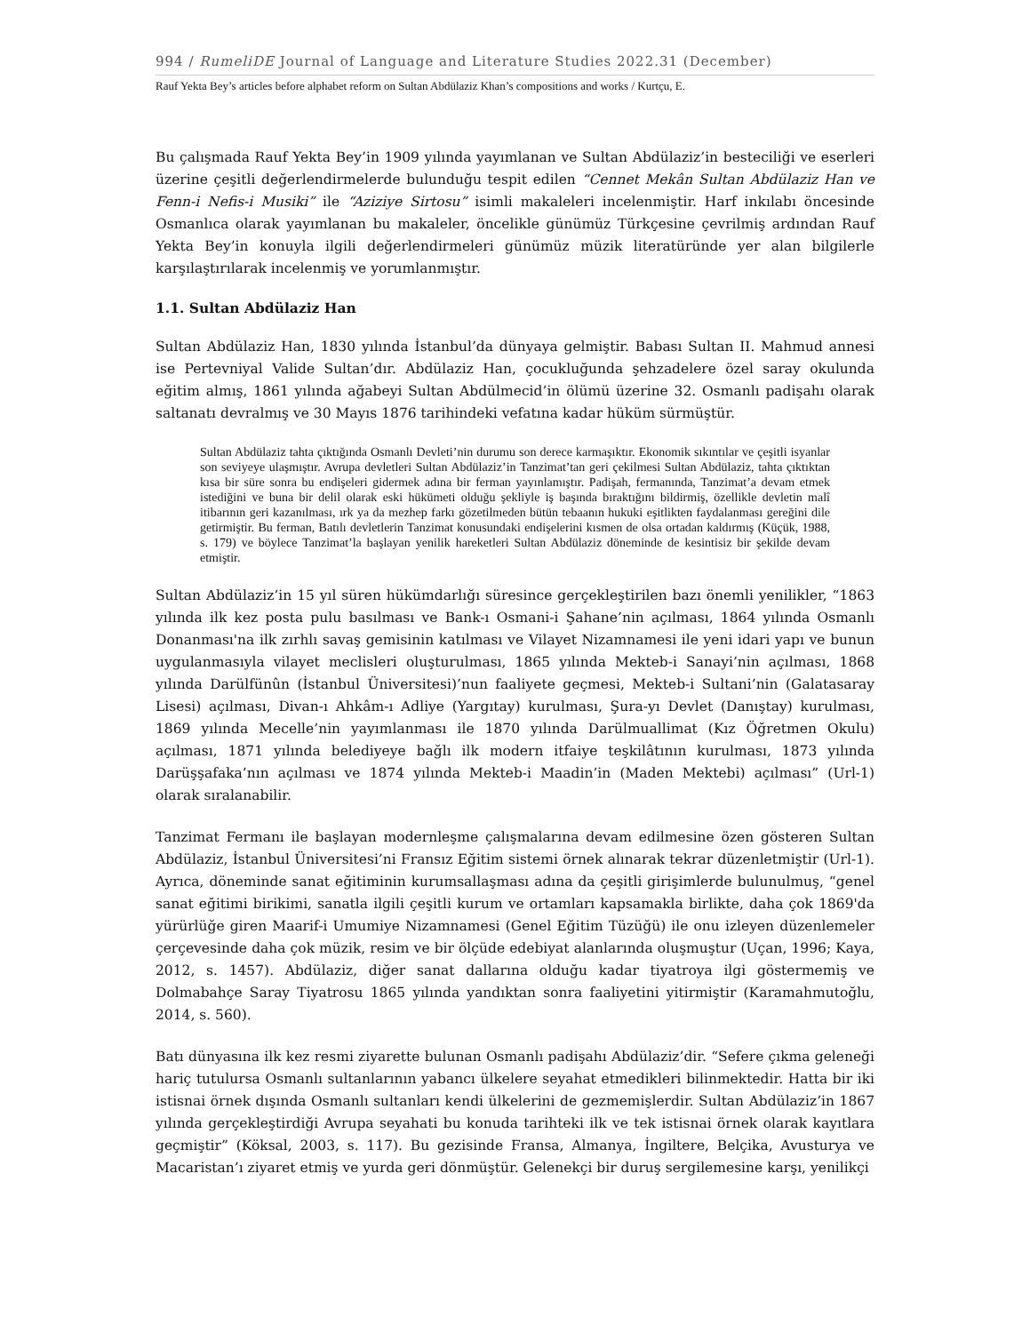994 / RumeliDE Journal of Language and Literature Studies 2022.31 (December)
Rauf Yekta Bey’s articles before alphabet reform on Sultan Abdülaziz Khan’s compositions and works / Kurtçu, E.
Bu çalışmada Rauf Yekta Bey’in 1909 yılında yayımlanan ve Sultan Abdülaziz’in besteciliği ve eserleri üzerine çeşitli değerlendirmelerde bulunduğu tespit edilen “Cennet Mekân Sultan Abdülaziz Han ve Fenn-i Nefis-i Musiki” ile “Aziziye Sirtosu” isimli makaleleri incelenmiştir. Harf inkılabı öncesinde Osmanlıca olarak yayımlanan bu makaleler, öncelikle günümüz Türkçesine çevrilmiş ardından Rauf Yekta Bey’in konuyla ilgili değerlendirmeleri günümüz müzik literatüründe yer alan bilgilerle karşılaştırılarak incelenmiş ve yorumlanmıştır.
1.1. Sultan Abdülaziz Han
Sultan Abdülaziz Han, 1830 yılında İstanbul’da dünyaya gelmiştir. Babası Sultan II. Mahmud annesi ise Pertevniyal Valide Sultan’dır. Abdülaziz Han, çocukluğunda şehzadelere özel saray okulunda eğitim almış, 1861 yılında ağabeyi Sultan Abdülmecid’in ölümü üzerine 32. Osmanlı padişahı olarak saltanatı devralmış ve 30 Mayıs 1876 tarihindeki vefatına kadar hüküm sürmüştür.
Sultan Abdülaziz tahta çıktığında Osmanlı Devleti’nin durumu son derece karmaşıktır. Ekonomik sıkıntılar ve çeşitli isyanlar son seviyeye ulaşmıştır. Avrupa devletleri Sultan Abdülaziz’in Tanzimat’tan geri çekilmesi Sultan Abdülaziz, tahta çıktıktan kısa bir süre sonra bu endişeleri gidermek adına bir ferman yayınlamıştır. Padişah, fermanında, Tanzimat’a devam etmek istediğini ve buna bir delil olarak eski hükümeti olduğu şekliyle iş başında bıraktığını bildirmiş, özellikle devletin malî itibarının geri kazanılması, ırk ya da mezhep farkı gözetilmeden bütün tebaanın hukuki eşitlikten faydalanması gereğini dile getirmiştir. Bu ferman, Batılı devletlerin Tanzimat konusundaki endişelerini kısmen de olsa ortadan kaldırmış (Küçük, 1988, s. 179) ve böylece Tanzimat’la başlayan yenilik hareketleri Sultan Abdülaziz döneminde de kesintisiz bir şekilde devam etmiştir.
Sultan Abdülaziz’in 15 yıl süren hükümdarlığı süresince gerçekleştirilen bazı önemli yenilikler, “1863 yılında ilk kez posta pulu basılması ve Bank-ı Osmani-i Şahane’nin açılması, 1864 yılında Osmanlı Donanması'na ilk zırhlı savaş gemisinin katılması ve Vilayet Nizamnamesi ile yeni idari yapı ve bunun uygulanmasıyla vilayet meclisleri oluşturulması, 1865 yılında Mekteb-i Sanayi’nin açılması, 1868 yılında Darülfünûn (İstanbul Üniversitesi)’nun faaliyete geçmesi, Mekteb-i Sultani’nin (Galatasaray Lisesi) açılması, Divan-ı Ahkâm-ı Adliye (Yargıtay) kurulması, Şura-yı Devlet (Danıştay) kurulması, 1869 yılında Mecelle’nin yayımlanması ile 1870 yılında Darülmuallimat (Kız Öğretmen Okulu) açılması, 1871 yılında belediyeye bağlı ilk modern itfaiye teşkilâtının kurulması, 1873 yılında Darüşşafaka’nın açılması ve 1874 yılında Mekteb-i Maadin’in (Maden Mektebi) açılması” (Url-1) olarak sıralanabilir.
Tanzimat Fermanı ile başlayan modernleşme çalışmalarına devam edilmesine özen gösteren Sultan Abdülaziz, İstanbul Üniversitesi’ni Fransız Eğitim sistemi örnek alınarak tekrar düzenletmiştir (Url-1). Ayrıca, döneminde sanat eğitiminin kurumsallaşması adına da çeşitli girişimlerde bulunulmuş, “genel sanat eğitimi birikimi, sanatla ilgili çeşitli kurum ve ortamları kapsamakla birlikte, daha çok 1869'da yürürlüğe giren Maarif-i Umumiye Nizamnamesi (Genel Eğitim Tüzüğü) ile onu izleyen düzenlemeler çerçevesinde daha çok müzik, resim ve bir ölçüde edebiyat alanlarında oluşmuştur (Uçan, 1996; Kaya, 2012, s. 1457). Abdülaziz, diğer sanat dallarına olduğu kadar tiyatroya ilgi göstermemiş ve Dolmabahçe Saray Tiyatrosu 1865 yılında yandıktan sonra faaliyetini yitirmiştir (Karamahmutoğlu, 2014, s. 560).
Batı dünyasına ilk kez resmi ziyarette bulunan Osmanlı padişahı Abdülaziz’dir. “Sefere çıkma geleneği hariç tutulursa Osmanlı sultanlarının yabancı ülkelere seyahat etmedikleri bilinmektedir. Hatta bir iki istisnai örnek dışında Osmanlı sultanları kendi ülkelerini de gezmemişlerdir. Sultan Abdülaziz’in 1867 yılında gerçekleştirdiği Avrupa seyahati bu konuda tarihteki ilk ve tek istisnai örnek olarak kayıtlara geçmiştir” (Köksal, 2003, s. 117). Bu gezisinde Fransa, Almanya, İngiltere, Belçika, Avusturya ve Macaristan’ı ziyaret etmiş ve yurda geri dönmüştür. Gelenekçi bir duruş sergilemesine karşı, yenilikçi